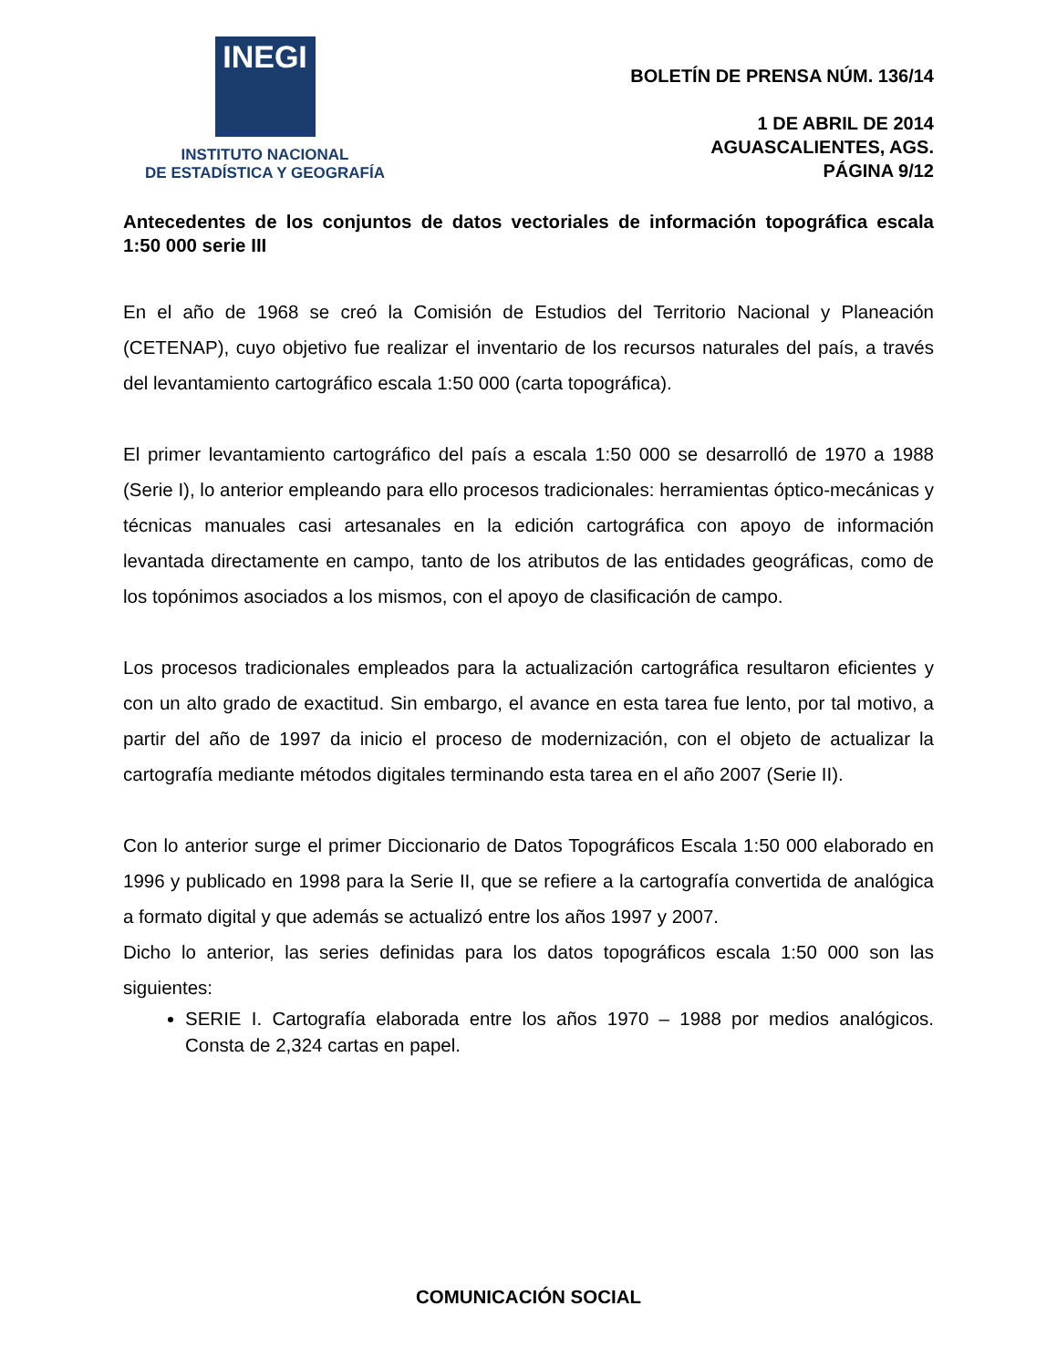INEGI
INSTITUTO NACIONAL
DE ESTADÍSTICA Y GEOGRAFÍA
BOLETÍN DE PRENSA NÚM. 136/14
1 DE ABRIL DE 2014
AGUASCALIENTES, AGS.
PÁGINA 9/12
Antecedentes de los conjuntos de datos vectoriales de información topográfica escala 1:50 000 serie III
En el año de 1968 se creó la Comisión de Estudios del Territorio Nacional y Planeación (CETENAP), cuyo objetivo fue realizar el inventario de los recursos naturales del país, a través del levantamiento cartográfico escala 1:50 000 (carta topográfica).
El primer levantamiento cartográfico del país a escala 1:50 000 se desarrolló de 1970 a 1988 (Serie I), lo anterior empleando para ello procesos tradicionales: herramientas óptico-mecánicas y técnicas manuales casi artesanales en la edición cartográfica con apoyo de información levantada directamente en campo, tanto de los atributos de las entidades geográficas, como de los topónimos asociados a los mismos, con el apoyo de clasificación de campo.
Los procesos tradicionales empleados para la actualización cartográfica resultaron eficientes y con un alto grado de exactitud. Sin embargo, el avance en esta tarea fue lento, por tal motivo, a partir del año de 1997 da inicio el proceso de modernización, con el objeto de actualizar la cartografía mediante métodos digitales terminando esta tarea en el año 2007 (Serie II).
Con lo anterior surge el primer Diccionario de Datos Topográficos Escala 1:50 000 elaborado en 1996 y publicado en 1998 para la Serie II, que se refiere a la cartografía convertida de analógica a formato digital y que además se actualizó entre los años 1997 y 2007.
Dicho lo anterior, las series definidas para los datos topográficos escala 1:50 000 son las siguientes:
SERIE I. Cartografía elaborada entre los años 1970 – 1988 por medios analógicos. Consta de 2,324 cartas en papel.
COMUNICACIÓN SOCIAL